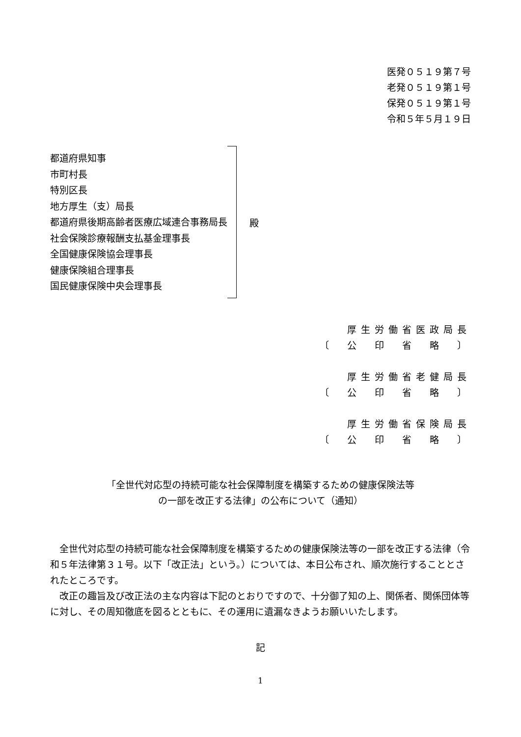医発０５１９第７号
老発０５１９第１号
保発０５１９第１号
令和５年５月１９日
都道府県知事
市町村長
特別区長
地方厚生（支）局長
都道府県後期高齢者医療広域連合事務局長
社会保険診療報酬支払基金理事長
全国健康保険協会理事長
健康保険組合理事長
国民健康保険中央会理事長
殿
厚生労働省医政局長
〔　公　印　省　略　〕
厚生労働省老健局長
〔　公　印　省　略　〕
厚生労働省保険局長
〔　公　印　省　略　〕
「全世代対応型の持続可能な社会保障制度を構築するための健康保険法等
の一部を改正する法律」の公布について（通知）
全世代対応型の持続可能な社会保障制度を構築するための健康保険法等の一部を改正する法律（令和５年法律第３１号。以下「改正法」という。）については、本日公布され、順次施行することとされたところです。
改正の趣旨及び改正法の主な内容は下記のとおりですので、十分御了知の上、関係者、関係団体等に対し、その周知徹底を図るとともに、その運用に遺漏なきようお願いいたします。
記
1